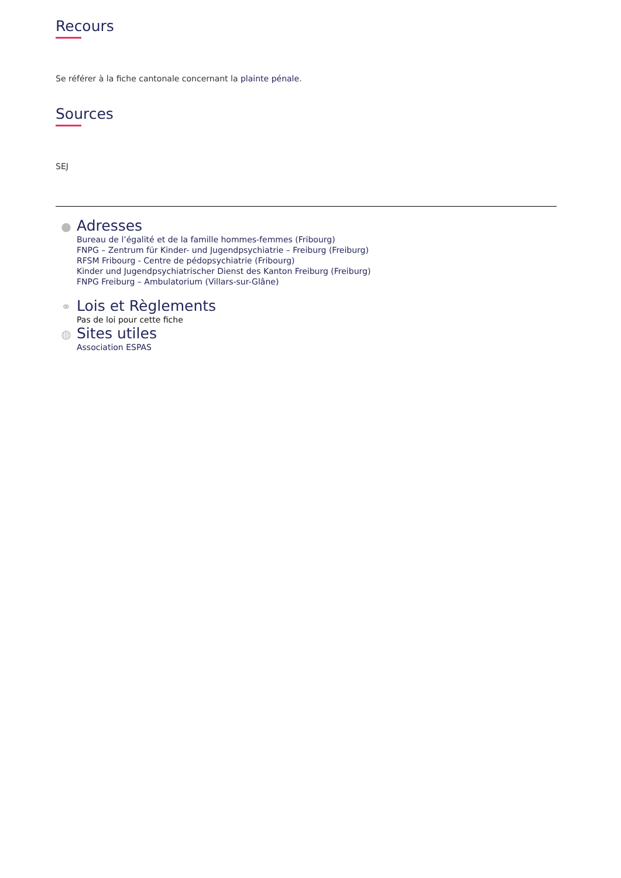Recours
Se référer à la fiche cantonale concernant la plainte pénale.
Sources
SEJ
●
Adresses
Bureau de l’égalité et de la famille hommes-femmes (Fribourg)
FNPG – Zentrum für Kinder- und Jugendpsychiatrie – Freiburg (Freiburg)
RFSM Fribourg - Centre de pédopsychiatrie (Fribourg)
Kinder und Jugendpsychiatrischer Dienst des Kanton Freiburg (Freiburg)
FNPG Freiburg – Ambulatorium (Villars-sur-Glâne)
⚭
Lois et Règlements
Pas de loi pour cette fiche
◍
Sites utiles
Association ESPAS